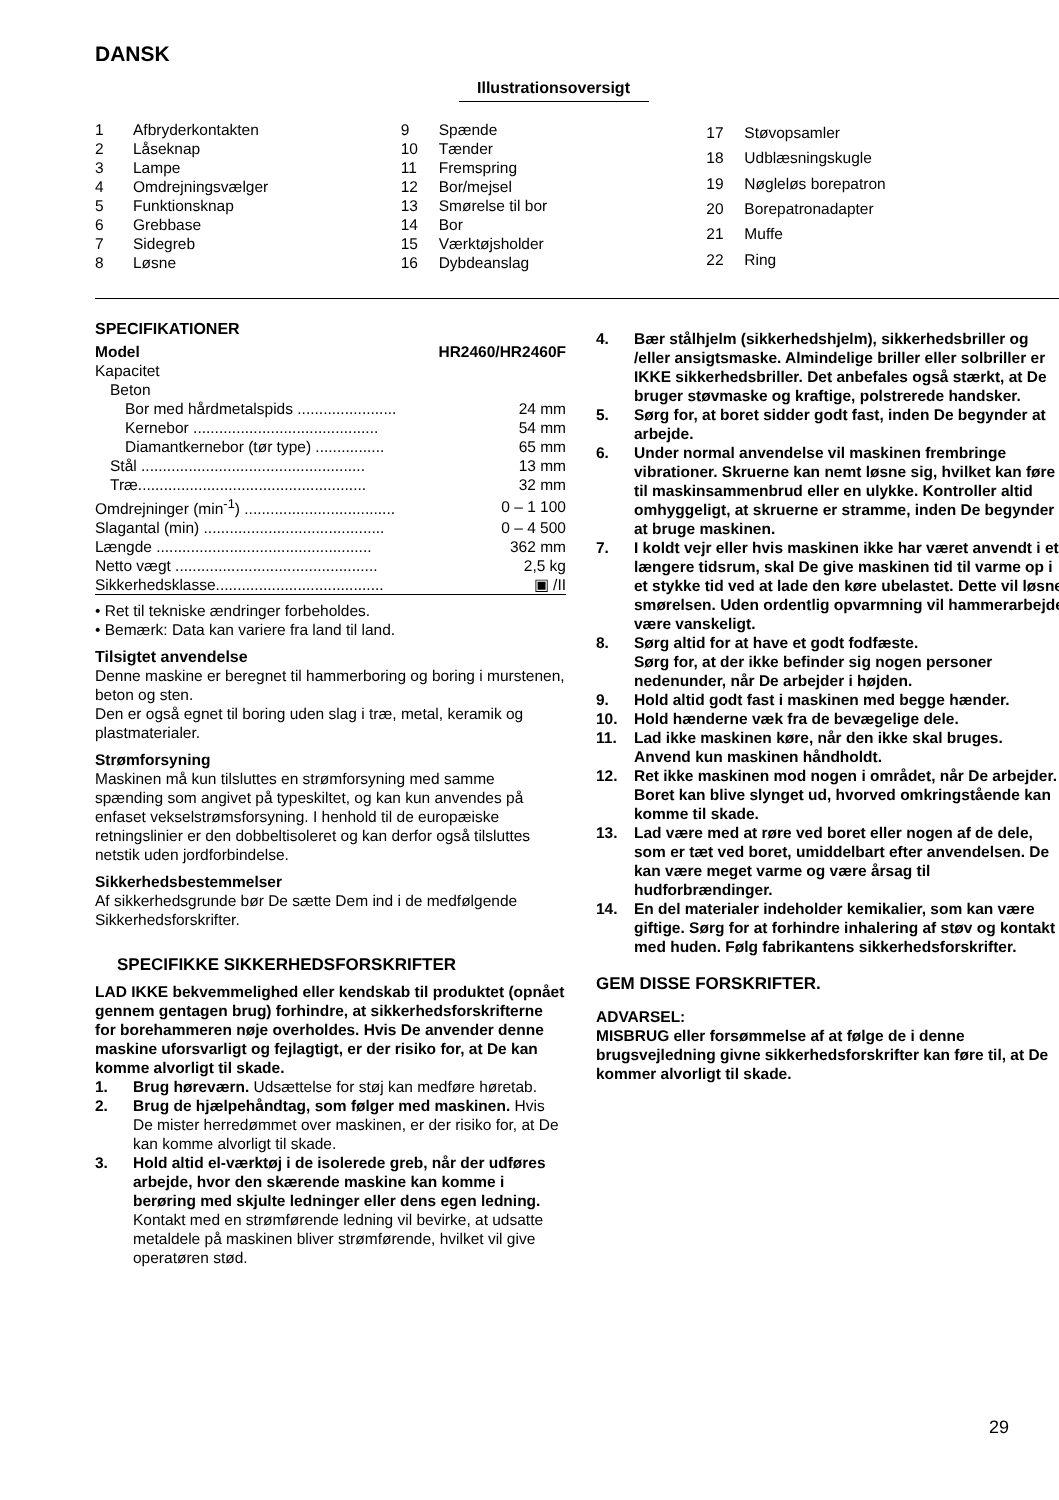DANSK
Illustrationsoversigt
| 1 | Afbryderkontakten |
| 2 | Låseknap |
| 3 | Lampe |
| 4 | Omdrejningsvælger |
| 5 | Funktionsknap |
| 6 | Grebbase |
| 7 | Sidegreb |
| 8 | Løsne |
| 9 | Spænde |
| 10 | Tænder |
| 11 | Fremspring |
| 12 | Bor/mejsel |
| 13 | Smørelse til bor |
| 14 | Bor |
| 15 | Værktøjsholder |
| 16 | Dybdeanslag |
| 17 | Støvopsamler |
| 18 | Udblæsningskugle |
| 19 | Nøgleløs borepatron |
| 20 | Borepatronadapter |
| 21 | Muffe |
| 22 | Ring |
SPECIFIKATIONER
| Model | HR2460/HR2460F |
| Kapacitet | |
| Beton | |
| Bor med hårdmetalspids ....................... | 24 mm |
| Kernebor ........................................... | 54 mm |
| Diamantkernebor (tør type) ................ | 65 mm |
| Stål .................................................... | 13 mm |
| Træ..................................................... | 32 mm |
| Omdrejninger (min<sup>-1</sup>) ................................... | 0 – 1 100 |
| Slagantal (min) .......................................... | 0 – 4 500 |
| Længde .................................................. | 362 mm |
| Netto vægt ............................................... | 2,5 kg |
| Sikkerhedsklasse....................................... | ▣ /II |
• Ret til tekniske ændringer forbeholdes.
• Bemærk: Data kan variere fra land til land.
Tilsigtet anvendelse
Denne maskine er beregnet til hammerboring og boring i murstenen, beton og sten.
Den er også egnet til boring uden slag i træ, metal, keramik og plastmaterialer.
Strømforsyning
Maskinen må kun tilsluttes en strømforsyning med samme spænding som angivet på typeskiltet, og kan kun anvendes på enfaset vekselstrømsforsyning. I henhold til de europæiske retningslinier er den dobbeltisoleret og kan derfor også tilsluttes netstik uden jordforbindelse.
Sikkerhedsbestemmelser
Af sikkerhedsgrunde bør De sætte Dem ind i de medfølgende Sikkerhedsforskrifter.
SPECIFIKKE SIKKERHEDSFORSKRIFTER
LAD IKKE bekvemmelighed eller kendskab til produktet (opnået gennem gentagen brug) forhindre, at sikkerhedsforskrifterne for borehammeren nøje overholdes. Hvis De anvender denne maskine uforsvarligt og fejlagtigt, er der risiko for, at De kan komme alvorligt til skade.
1. Brug høreværn. Udsættelse for støj kan medføre høretab.
2. Brug de hjælpehåndtag, som følger med maskinen. Hvis De mister herredømmet over maskinen, er der risiko for, at De kan komme alvorligt til skade.
3. Hold altid el-værktøj i de isolerede greb, når der udføres arbejde, hvor den skærende maskine kan komme i berøring med skjulte ledninger eller dens egen ledning. Kontakt med en strømførende ledning vil bevirke, at udsatte metaldele på maskinen bliver strømførende, hvilket vil give operatøren stød.
4. Bær stålhjelm (sikkerhedshjelm), sikkerhedsbriller og /eller ansigtsmaske. Almindelige briller eller solbriller er IKKE sikkerhedsbriller. Det anbefales også stærkt, at De bruger støvmaske og kraftige, polstrerede handsker.
5. Sørg for, at boret sidder godt fast, inden De begynder at arbejde.
6. Under normal anvendelse vil maskinen frembringe vibrationer. Skruerne kan nemt løsne sig, hvilket kan føre til maskinsammenbrud eller en ulykke. Kontroller altid omhyggeligt, at skruerne er stramme, inden De begynder at bruge maskinen.
7. I koldt vejr eller hvis maskinen ikke har været anvendt i et længere tidsrum, skal De give maskinen tid til varme op i et stykke tid ved at lade den køre ubelastet. Dette vil løsne smørelsen. Uden ordentlig opvarmning vil hammerarbejde være vanskeligt.
8. Sørg altid for at have et godt fodfæste.
Sørg for, at der ikke befinder sig nogen personer nedenunder, når De arbejder i højden.
9. Hold altid godt fast i maskinen med begge hænder.
10. Hold hænderne væk fra de bevægelige dele.
11. Lad ikke maskinen køre, når den ikke skal bruges.
Anvend kun maskinen håndholdt.
12. Ret ikke maskinen mod nogen i området, når De arbejder. Boret kan blive slynget ud, hvorved omkringstående kan komme til skade.
13. Lad være med at røre ved boret eller nogen af de dele, som er tæt ved boret, umiddelbart efter anvendelsen. De kan være meget varme og være årsag til hudforbrændinger.
14. En del materialer indeholder kemikalier, som kan være giftige. Sørg for at forhindre inhalering af støv og kontakt med huden. Følg fabrikantens sikkerhedsforskrifter.
GEM DISSE FORSKRIFTER.
ADVARSEL:
MISBRUG eller forsømmelse af at følge de i denne brugsvejledning givne sikkerhedsforskrifter kan føre til, at De kommer alvorligt til skade.
29